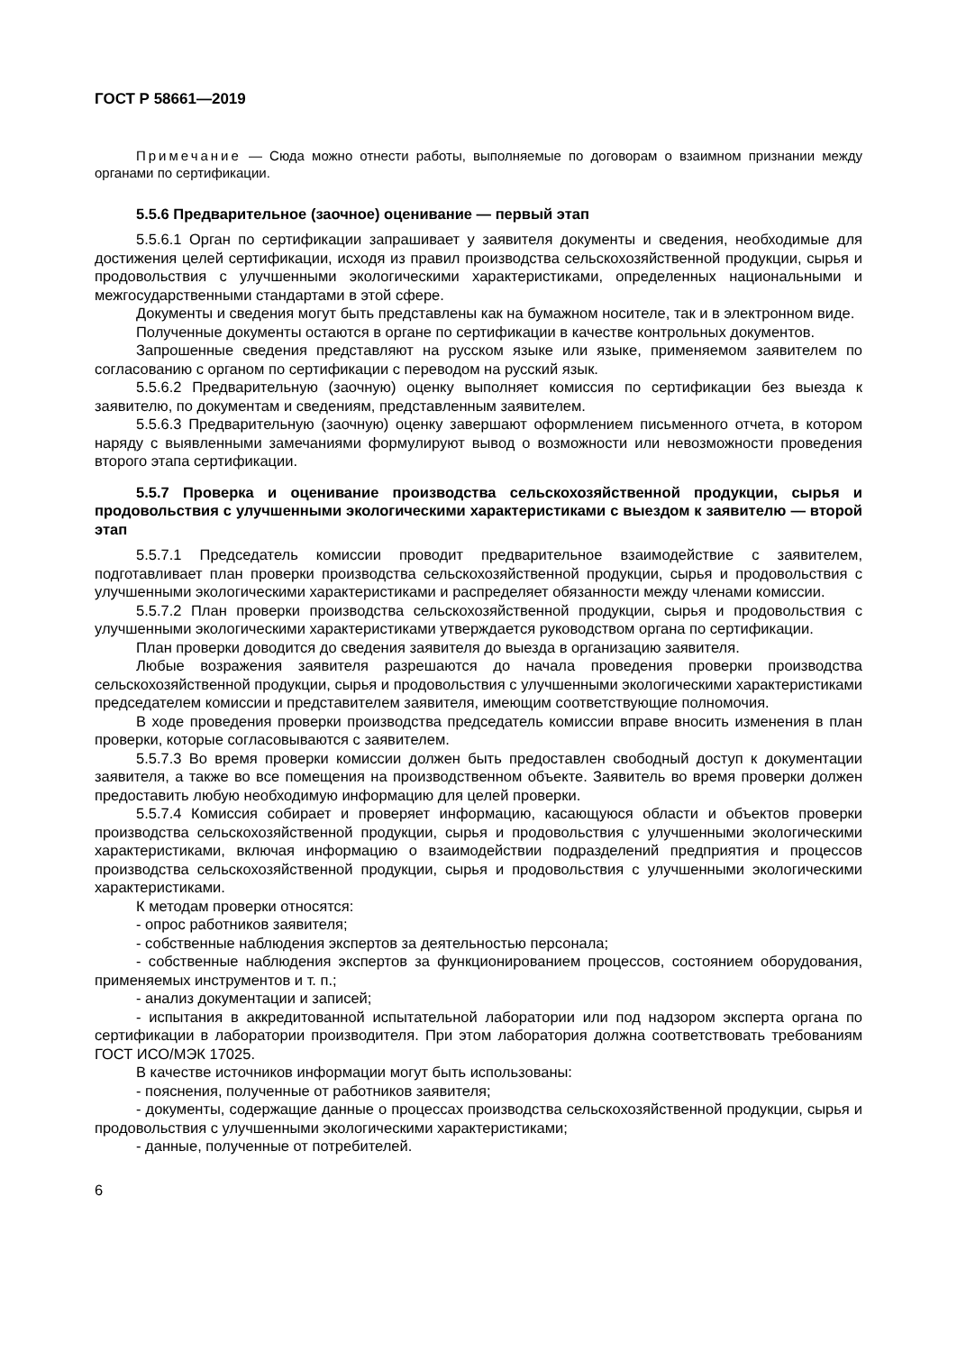ГОСТ Р 58661—2019
Примечание — Сюда можно отнести работы, выполняемые по договорам о взаимном признании между органами по сертификации.
5.5.6 Предварительное (заочное) оценивание — первый этап
5.5.6.1 Орган по сертификации запрашивает у заявителя документы и сведения, необходимые для достижения целей сертификации, исходя из правил производства сельскохозяйственной продукции, сырья и продовольствия с улучшенными экологическими характеристиками, определенных национальными и межгосударственными стандартами в этой сфере.
Документы и сведения могут быть представлены как на бумажном носителе, так и в электронном виде.
Полученные документы остаются в органе по сертификации в качестве контрольных документов.
Запрошенные сведения представляют на русском языке или языке, применяемом заявителем по согласованию с органом по сертификации с переводом на русский язык.
5.5.6.2 Предварительную (заочную) оценку выполняет комиссия по сертификации без выезда к заявителю, по документам и сведениям, представленным заявителем.
5.5.6.3 Предварительную (заочную) оценку завершают оформлением письменного отчета, в котором наряду с выявленными замечаниями формулируют вывод о возможности или невозможности проведения второго этапа сертификации.
5.5.7 Проверка и оценивание производства сельскохозяйственной продукции, сырья и продовольствия с улучшенными экологическими характеристиками с выездом к заявителю — второй этап
5.5.7.1 Председатель комиссии проводит предварительное взаимодействие с заявителем, подготавливает план проверки производства сельскохозяйственной продукции, сырья и продовольствия с улучшенными экологическими характеристиками и распределяет обязанности между членами комиссии.
5.5.7.2 План проверки производства сельскохозяйственной продукции, сырья и продовольствия с улучшенными экологическими характеристиками утверждается руководством органа по сертификации.
План проверки доводится до сведения заявителя до выезда в организацию заявителя.
Любые возражения заявителя разрешаются до начала проведения проверки производства сельскохозяйственной продукции, сырья и продовольствия с улучшенными экологическими характеристиками председателем комиссии и представителем заявителя, имеющим соответствующие полномочия.
В ходе проведения проверки производства председатель комиссии вправе вносить изменения в план проверки, которые согласовываются с заявителем.
5.5.7.3 Во время проверки комиссии должен быть предоставлен свободный доступ к документации заявителя, а также во все помещения на производственном объекте. Заявитель во время проверки должен предоставить любую необходимую информацию для целей проверки.
5.5.7.4 Комиссия собирает и проверяет информацию, касающуюся области и объектов проверки производства сельскохозяйственной продукции, сырья и продовольствия с улучшенными экологическими характеристиками, включая информацию о взаимодействии подразделений предприятия и процессов производства сельскохозяйственной продукции, сырья и продовольствия с улучшенными экологическими характеристиками.
К методам проверки относятся:
- опрос работников заявителя;
- собственные наблюдения экспертов за деятельностью персонала;
- собственные наблюдения экспертов за функционированием процессов, состоянием оборудования, применяемых инструментов и т. п.;
- анализ документации и записей;
- испытания в аккредитованной испытательной лаборатории или под надзором эксперта органа по сертификации в лаборатории производителя. При этом лаборатория должна соответствовать требованиям ГОСТ ИСО/МЭК 17025.
В качестве источников информации могут быть использованы:
- пояснения, полученные от работников заявителя;
- документы, содержащие данные о процессах производства сельскохозяйственной продукции, сырья и продовольствия с улучшенными экологическими характеристиками;
- данные, полученные от потребителей.
6